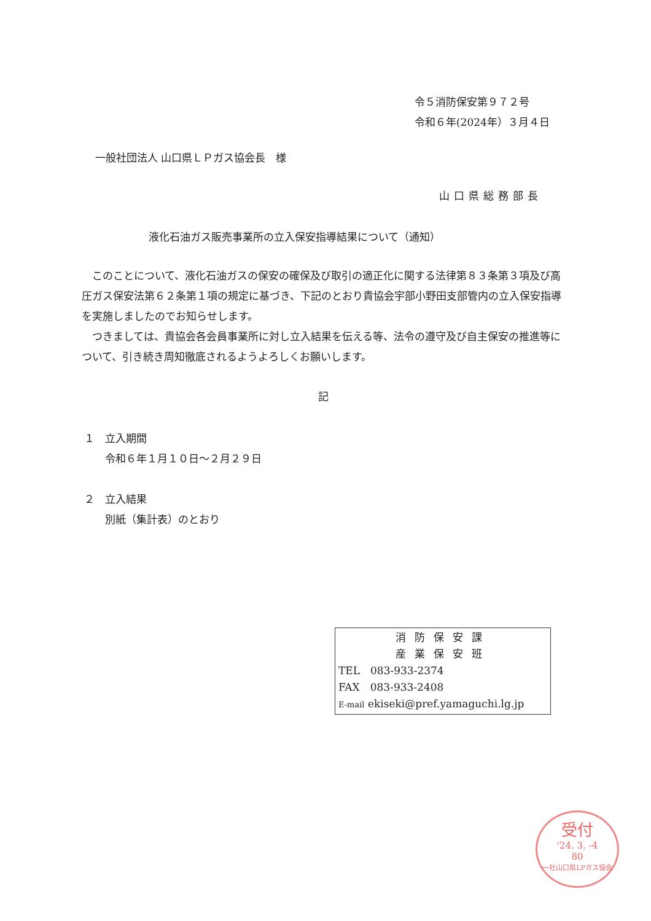令５消防保安第９７２号
令和６年(2024年）３月４日
一般社団法人 山口県ＬＰガス協会長　様
山口県総務部長
液化石油ガス販売事業所の立入保安指導結果について（通知）
　このことについて、液化石油ガスの保安の確保及び取引の適正化に関する法律第８３条第３項及び高圧ガス保安法第６２条第１項の規定に基づき、下記のとおり貴協会宇部小野田支部管内の立入保安指導を実施しましたのでお知らせします。
　つきましては、貴協会各会員事業所に対し立入結果を伝える等、法令の遵守及び自主保安の推進等について、引き続き周知徹底されるようよろしくお願いします。
記
１　立入期間
　　令和６年１月１０日～２月２９日
２　立入結果
　　別紙（集計表）のとおり
消防保安課
産業保安班
TEL　083-933-2374
FAX　083-933-2408
E-mail ekiseki@pref.yamaguchi.lg.jp
受付
'24. 3. -4
80
一社山口県LPガス協会